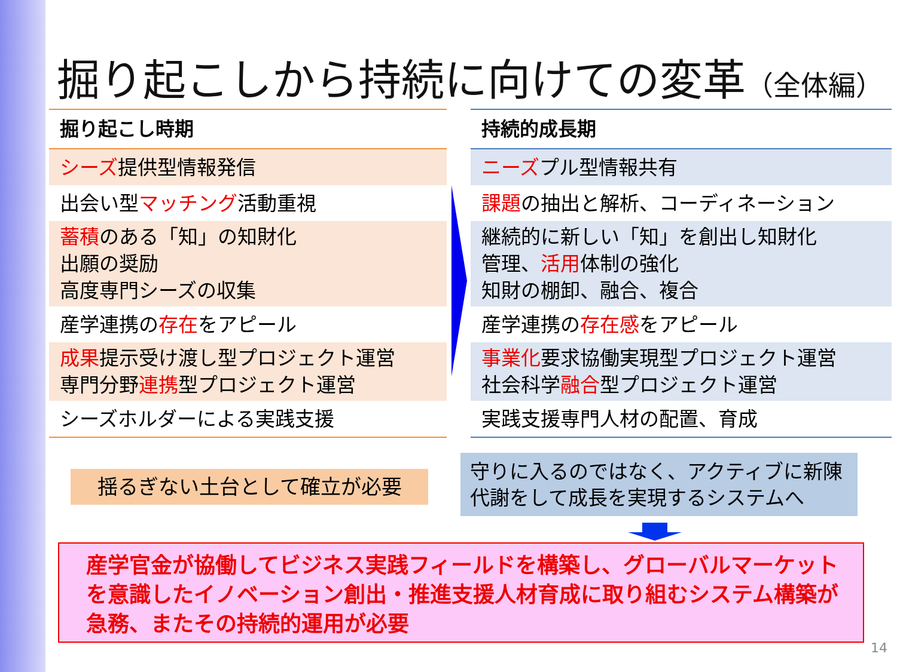掘り起こしから持続に向けての変革（全体編）
| 掘り起こし時期 |
| --- |
| シーズ 提供型情報発信 |
| 出会い型 マッチング 活動重視 |
| 蓄積 のある「知」の知財化 出願の奨励 高度専門シーズの収集 |
| 産学連携の 存在 をアピール |
| 成果 提示受け渡し型プロジェクト運営 専門分野 連携 型プロジェクト運営 |
| シーズホルダーによる実践支援 |
| 持続的成長期 |
| --- |
| ニーズ プル型情報共有 |
| 課題 の抽出と解析、コーディネーション |
| 継続的に新しい「知」を創出し知財化 管理、 活用 体制の強化 知財の棚卸、融合、複合 |
| 産学連携の 存在感 をアピール |
| 事業化 要求協働実現型プロジェクト運営 社会科学 融合 型プロジェクト運営 |
| 実践支援専門人材の配置、育成 |
揺るぎない土台として確立が必要
守りに入るのではなく、アクティブに新陳代謝をして成長を実現するシステムへ
産学官金が協働してビジネス実践フィールドを構築し、グローバルマーケットを意識したイノベーション創出・推進支援人材育成に取り組むシステム構築が急務、またその持続的運用が必要
14